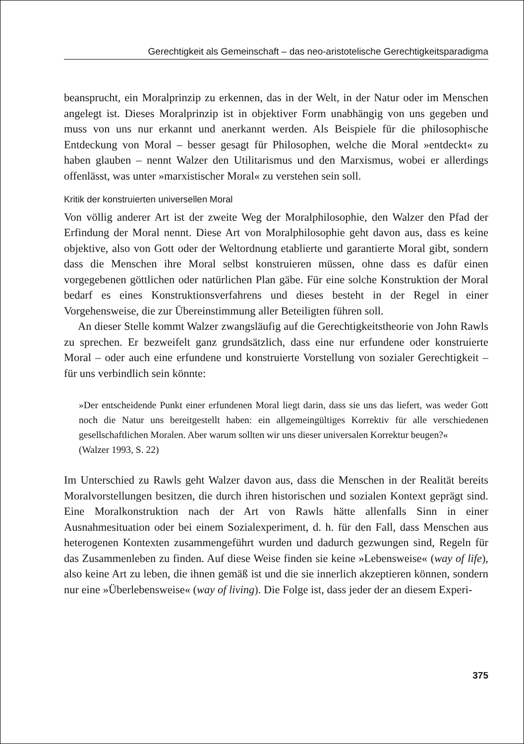Gerechtigkeit als Gemeinschaft – das neo-aristotelische Gerechtigkeitsparadigma
beansprucht, ein Moralprinzip zu erkennen, das in der Welt, in der Natur oder im Menschen angelegt ist. Dieses Moralprinzip ist in objektiver Form unabhängig von uns gegeben und muss von uns nur erkannt und anerkannt werden. Als Beispiele für die philosophische Entdeckung von Moral – besser gesagt für Philosophen, welche die Moral »entdeckt« zu haben glauben – nennt Walzer den Utilitarismus und den Marxismus, wobei er allerdings offenlässt, was unter »marxistischer Moral« zu verstehen sein soll.
Kritik der konstruierten universellen Moral
Von völlig anderer Art ist der zweite Weg der Moralphilosophie, den Walzer den Pfad der Erfindung der Moral nennt. Diese Art von Moralphilosophie geht davon aus, dass es keine objektive, also von Gott oder der Weltordnung etablierte und garantierte Moral gibt, sondern dass die Menschen ihre Moral selbst konstruieren müssen, ohne dass es dafür einen vorgegebenen göttlichen oder natürlichen Plan gäbe. Für eine solche Konstruktion der Moral bedarf es eines Konstruktionsverfahrens und dieses besteht in der Regel in einer Vorgehensweise, die zur Übereinstimmung aller Beteiligten führen soll.
An dieser Stelle kommt Walzer zwangsläufig auf die Gerechtigkeitstheorie von John Rawls zu sprechen. Er bezweifelt ganz grundsätzlich, dass eine nur erfundene oder konstruierte Moral – oder auch eine erfundene und konstruierte Vorstellung von sozialer Gerechtigkeit – für uns verbindlich sein könnte:
»Der entscheidende Punkt einer erfundenen Moral liegt darin, dass sie uns das liefert, was weder Gott noch die Natur uns bereitgestellt haben: ein allgemeingültiges Korrektiv für alle verschiedenen gesellschaftlichen Moralen. Aber warum sollten wir uns dieser universalen Korrektur beugen?«
(Walzer 1993, S. 22)
Im Unterschied zu Rawls geht Walzer davon aus, dass die Menschen in der Realität bereits Moralvorstellungen besitzen, die durch ihren historischen und sozialen Kontext geprägt sind. Eine Moralkonstruktion nach der Art von Rawls hätte allenfalls Sinn in einer Ausnahmesituation oder bei einem Sozialexperiment, d. h. für den Fall, dass Menschen aus heterogenen Kontexten zusammengeführt wurden und dadurch gezwungen sind, Regeln für das Zusammenleben zu finden. Auf diese Weise finden sie keine »Lebensweise« (way of life), also keine Art zu leben, die ihnen gemäß ist und die sie innerlich akzeptieren können, sondern nur eine »Überlebensweise« (way of living). Die Folge ist, dass jeder der an diesem Experi-
375